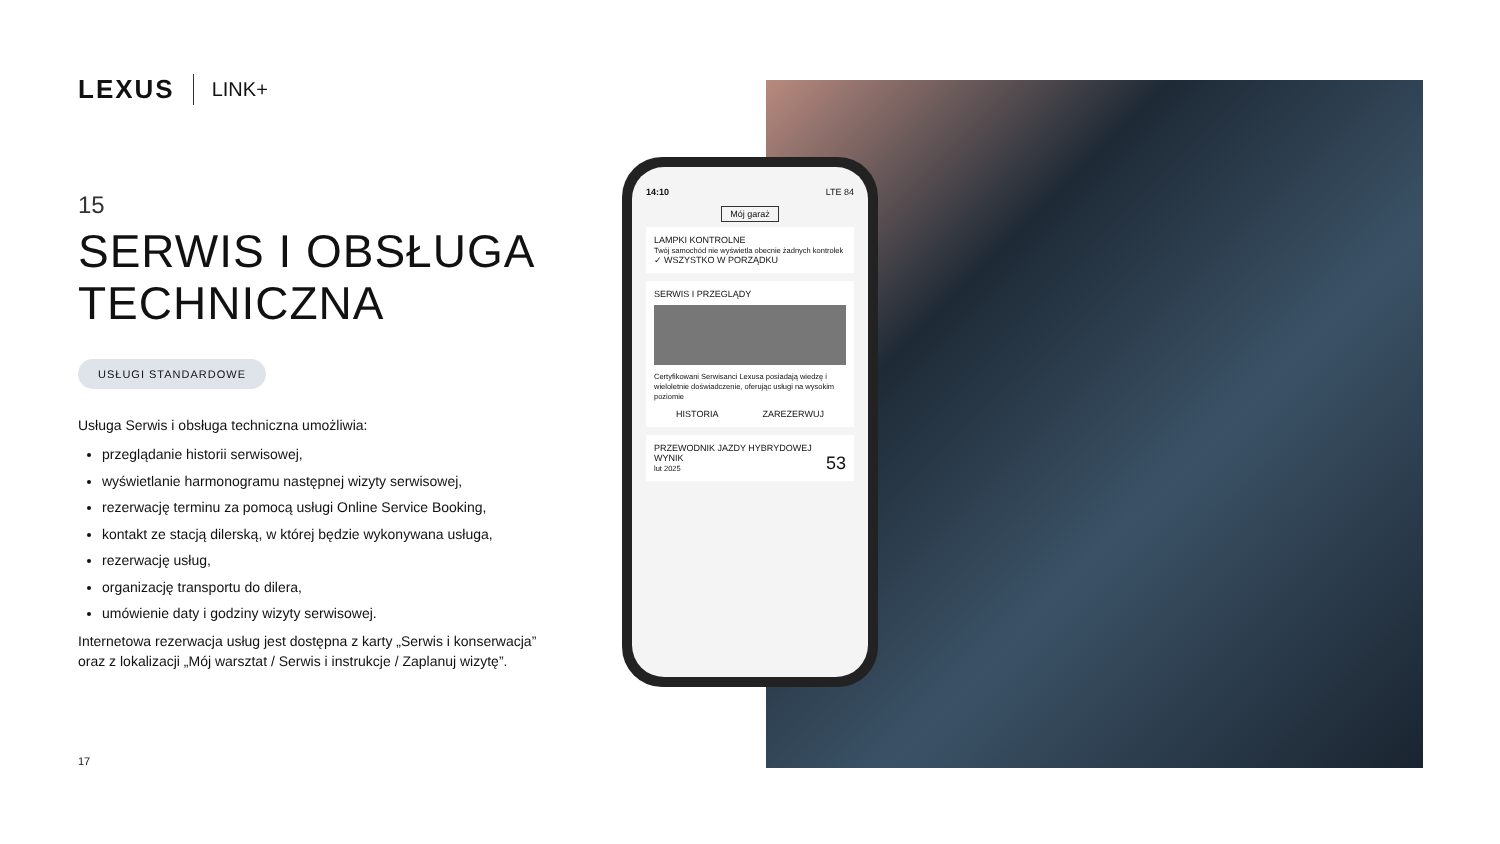LEXUS LINK+
15
SERWIS I OBSŁUGA TECHNICZNA
USŁUGI STANDARDOWE
Usługa Serwis i obsługa techniczna umożliwia:
przeglądanie historii serwisowej,
wyświetlanie harmonogramu następnej wizyty serwisowej,
rezerwację terminu za pomocą usługi Online Service Booking,
kontakt ze stacją dilerską, w której będzie wykonywana usługa,
rezerwację usług,
organizację transportu do dilera,
umówienie daty i godziny wizyty serwisowej.
Internetowa rezerwacja usług jest dostępna z karty „Serwis i konserwacja” oraz z lokalizacji „Mój warsztat / Serwis i instrukcje / Zaplanuj wizytę”.
17
14:10 LTE 84
Mój garaż
LAMPKI KONTROLNE
Twój samochód nie wyświetla obecnie żadnych kontrolek
✓ WSZYSTKO W PORZĄDKU
SERWIS I PRZEGLĄDY
Certyfikowani Serwisanci Lexusa posiadają wiedzę i wieloletnie doświadczenie, oferując usługi na wysokim poziomie
HISTORIA ZAREZERWUJ
PRZEWODNIK JAZDY HYBRYDOWEJ
WYNIK 53
lut 2025